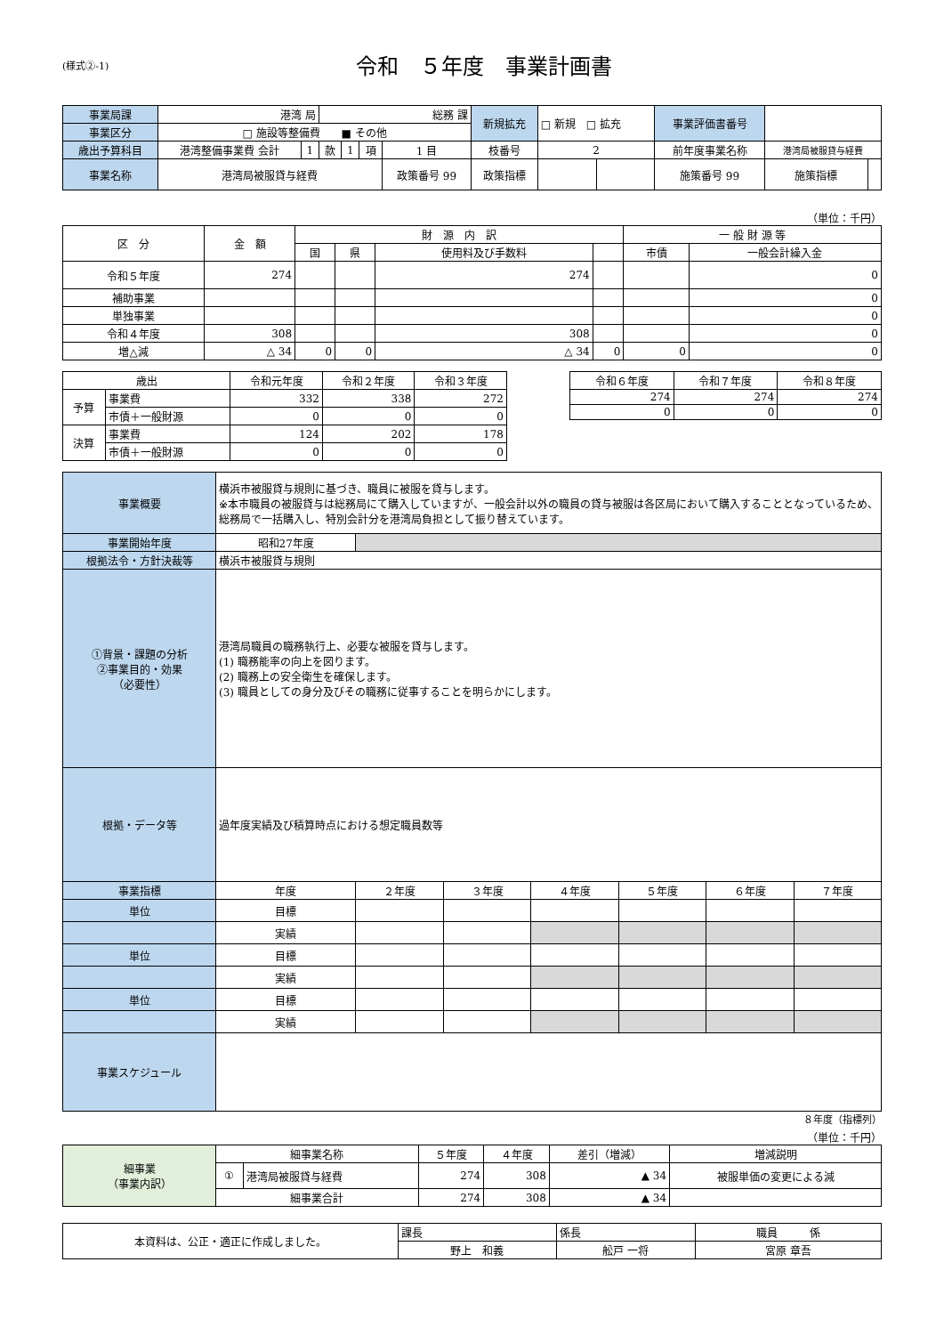(様式②-1)
令和　５年度　事業計画書
| 事業局課 | 港湾 局 | | 総務 課 | | | | 新規拡充 | □ 新規 □ 拡充 | | 事業評価書番号 | | |
| 事業区分 | □ 施設等整備費 ■ その他 | | | | | | | | | | | |
| 歳出予算科目 | 港湾整備事業費 会計 | 1 | 款 | 1 | 項 | 1 目 | 枝番号 | 2 | | 前年度事業名称 | 港湾局被服貸与経費 | |
| 事業名称 | 港湾局被服貸与経費 | | | | | 政策番号 99 | 政策指標 | | | 施策番号 99 | 施策指標 | |
（単位：千円）
| 区 分 | 金 額 | 財 源 内 訳 | | | | 一 般 財 源 等 | |
| --- | --- | --- | --- | --- | --- | --- | --- |
| | | 国 | 県 | 使用料及び手数料 | | 市債 | 一般会計繰入金 |
| 令和５年度 | 274 | | | 274 | | | 0 |
| 補助事業 | | | | | | | 0 |
| 単独事業 | | | | | | | 0 |
| 令和４年度 | 308 | | | 308 | | | 0 |
| 増△減 | △ 34 | 0 | 0 | △ 34 | 0 | 0 | 0 |
| 歳出 | | 令和元年度 | 令和２年度 | 令和３年度 |
| --- | --- | --- | --- | --- |
| 予算 | 事業費 | 332 | 338 | 272 |
| | 市債＋一般財源 | 0 | 0 | 0 |
| 決算 | 事業費 | 124 | 202 | 178 |
| | 市債＋一般財源 | 0 | 0 | 0 |
| 令和６年度 | 令和７年度 | 令和８年度 |
| --- | --- | --- |
| 274 | 274 | 274 |
| 0 | 0 | 0 |
| 事業概要 | 横浜市被服貸与規則に基づき、職員に被服を貸与します。 ※本市職員の被服貸与は総務局にて購入していますが、一般会計以外の職員の貸与被服は各区局において購入することとなっているため、総務局で一括購入し、特別会計分を港湾局負担として振り替えています。 | | | | | | | |
| 事業開始年度 | 昭和27年度 | | | | | | | |
| 根拠法令・方針決裁等 | 横浜市被服貸与規則 | | | | | | | |
| ①背景・課題の分析 ②事業目的・効果 （必要性） | 港湾局職員の職務執行上、必要な被服を貸与します。 (1) 職務能率の向上を図ります。 (2) 職務上の安全衛生を確保します。 (3) 職員としての身分及びその職務に従事することを明らかにします。 | | | | | | | |
| 根拠・データ等 | 過年度実績及び積算時点における想定職員数等 | | | | | | | |
| 事業指標 | 年度 | | ２年度 | ３年度 | ４年度 | ５年度 | ６年度 | ７年度 |
| 単位 | 目標 | | | | | | | |
| | 実績 | | | | | | | |
| 単位 | 目標 | | | | | | | |
| | 実績 | | | | | | | |
| 単位 | 目標 | | | | | | | |
| | 実績 | | | | | | | |
| 事業スケジュール | | | | | | | | |
８年度（指標列）
（単位：千円）
| 細事業 （事業内訳） | 細事業名称 | | ５年度 | ４年度 | 差引（増減） | 増減説明 |
| | ① | 港湾局被服貸与経費 | 274 | 308 | ▲ 34 | 被服単価の変更による減 |
| | 細事業合計 | | 274 | 308 | ▲ 34 | |
| 本資料は、公正・適正に作成しました。 | 課長 | 係長 | 職員 係 |
| | 野上 和義 | 舩戸 一将 | 宮原 章吾 |